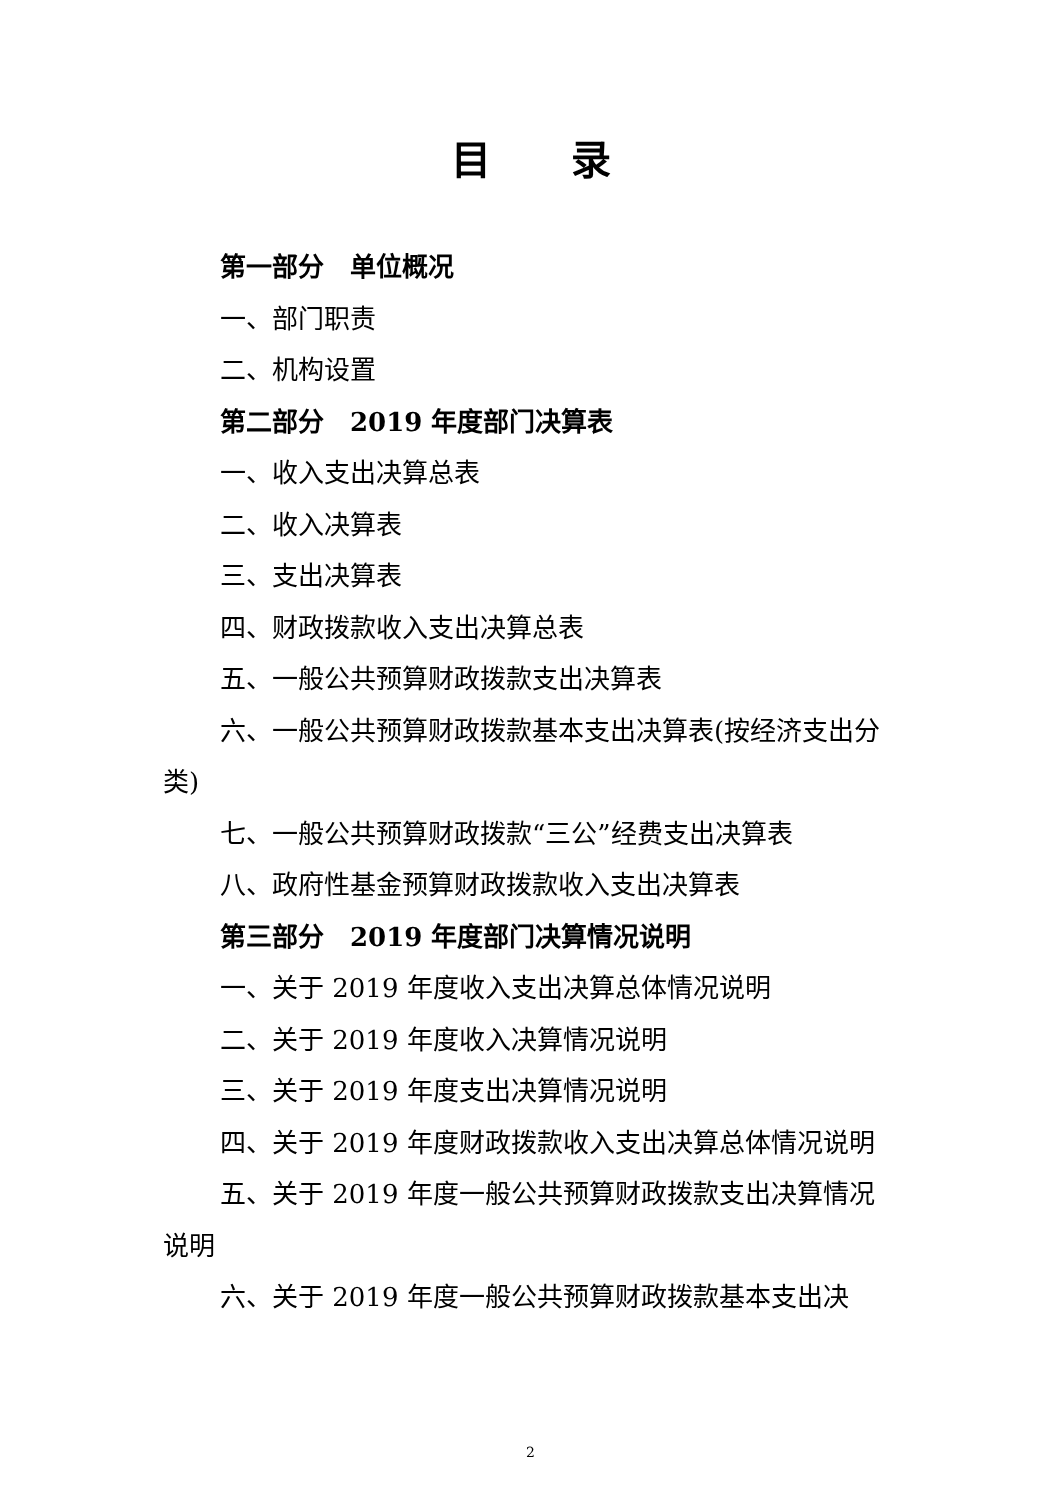目录
第一部分　单位概况
一、部门职责
二、机构设置
第二部分　2019 年度部门决算表
一、收入支出决算总表
二、收入决算表
三、支出决算表
四、财政拨款收入支出决算总表
五、一般公共预算财政拨款支出决算表
六、一般公共预算财政拨款基本支出决算表(按经济支出分类)
七、一般公共预算财政拨款“三公”经费支出决算表
八、政府性基金预算财政拨款收入支出决算表
第三部分　2019 年度部门决算情况说明
一、关于 2019 年度收入支出决算总体情况说明
二、关于 2019 年度收入决算情况说明
三、关于 2019 年度支出决算情况说明
四、关于 2019 年度财政拨款收入支出决算总体情况说明
五、关于 2019 年度一般公共预算财政拨款支出决算情况说明
六、关于 2019 年度一般公共预算财政拨款基本支出决
2